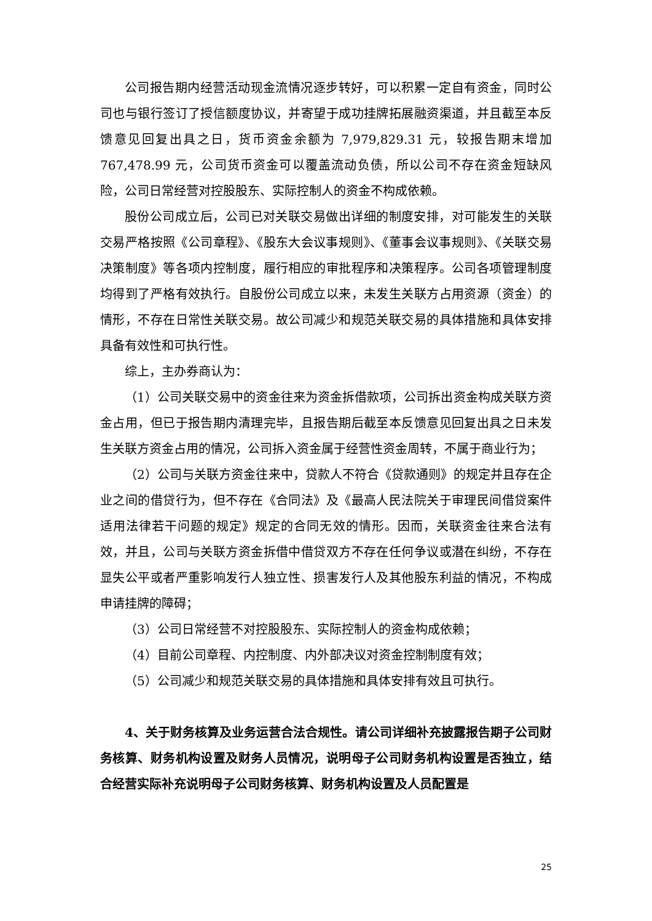公司报告期内经营活动现金流情况逐步转好，可以积累一定自有资金，同时公司也与银行签订了授信额度协议，并寄望于成功挂牌拓展融资渠道，并且截至本反馈意见回复出具之日，货币资金余额为 7,979,829.31 元，较报告期末增加 767,478.99 元，公司货币资金可以覆盖流动负债，所以公司不存在资金短缺风险，公司日常经营对控股股东、实际控制人的资金不构成依赖。
股份公司成立后，公司已对关联交易做出详细的制度安排，对可能发生的关联交易严格按照《公司章程》、《股东大会议事规则》、《董事会议事规则》、《关联交易决策制度》等各项内控制度，履行相应的审批程序和决策程序。公司各项管理制度均得到了严格有效执行。自股份公司成立以来，未发生关联方占用资源（资金）的情形，不存在日常性关联交易。故公司减少和规范关联交易的具体措施和具体安排具备有效性和可执行性。
综上，主办券商认为：
（1）公司关联交易中的资金往来为资金拆借款项，公司拆出资金构成关联方资金占用，但已于报告期内清理完毕，且报告期后截至本反馈意见回复出具之日未发生关联方资金占用的情况，公司拆入资金属于经营性资金周转，不属于商业行为；
（2）公司与关联方资金往来中，贷款人不符合《贷款通则》的规定并且存在企业之间的借贷行为，但不存在《合同法》及《最高人民法院关于审理民间借贷案件适用法律若干问题的规定》规定的合同无效的情形。因而，关联资金往来合法有效，并且，公司与关联方资金拆借中借贷双方不存在任何争议或潜在纠纷，不存在显失公平或者严重影响发行人独立性、损害发行人及其他股东利益的情况，不构成申请挂牌的障碍；
（3）公司日常经营不对控股股东、实际控制人的资金构成依赖；
（4）目前公司章程、内控制度、内外部决议对资金控制制度有效；
（5）公司减少和规范关联交易的具体措施和具体安排有效且可执行。
4、关于财务核算及业务运营合法合规性。请公司详细补充披露报告期子公司财务核算、财务机构设置及财务人员情况，说明母子公司财务机构设置是否独立，结合经营实际补充说明母子公司财务核算、财务机构设置及人员配置是
25